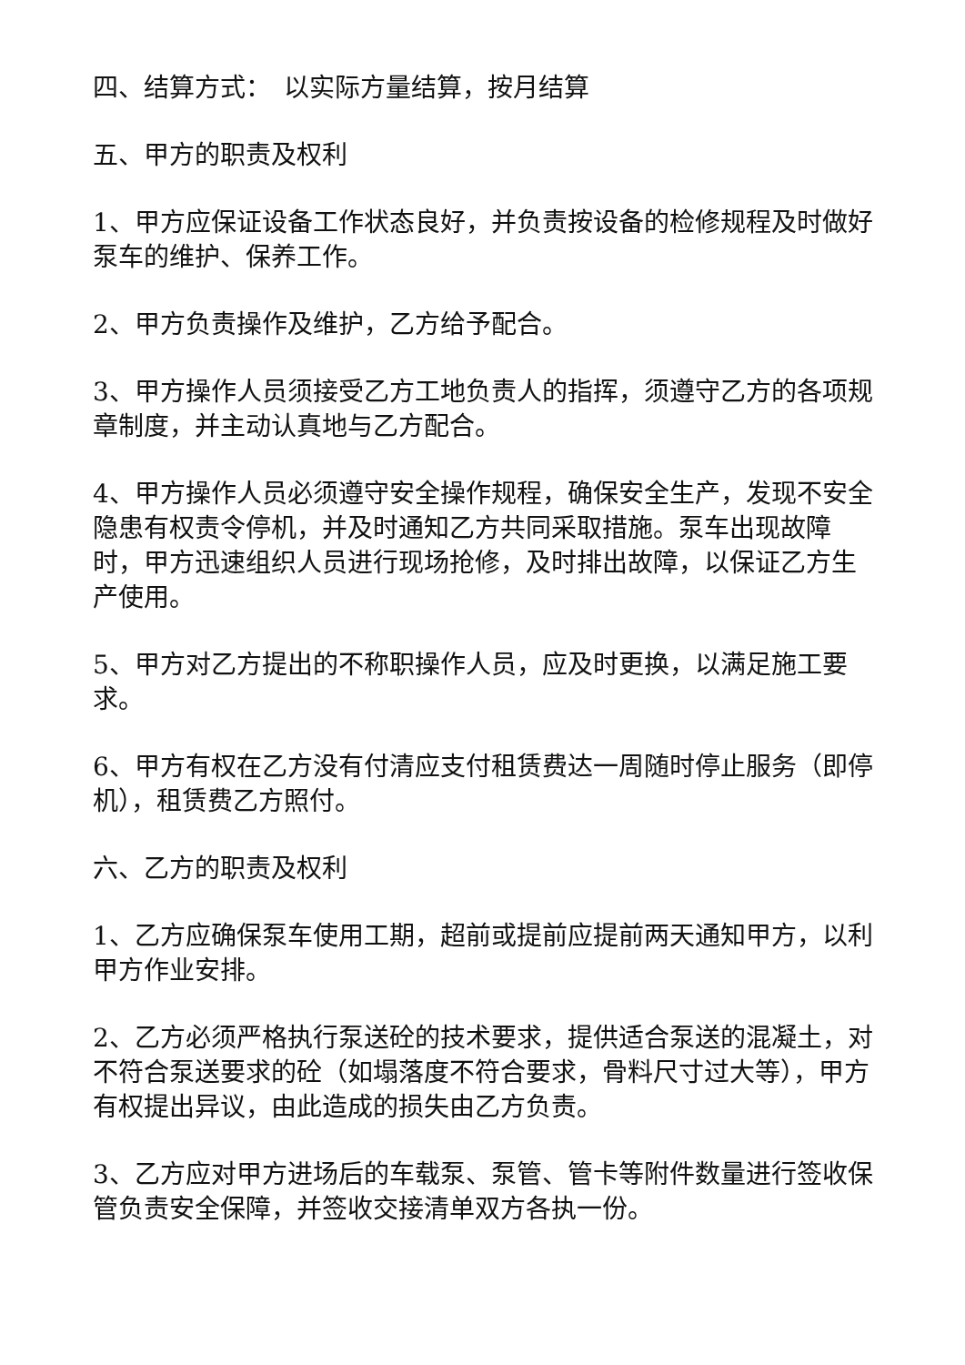四、结算方式：　以实际方量结算，按月结算
五、甲方的职责及权利
1、甲方应保证设备工作状态良好，并负责按设备的检修规程及时做好泵车的维护、保养工作。
2、甲方负责操作及维护，乙方给予配合。
3、甲方操作人员须接受乙方工地负责人的指挥，须遵守乙方的各项规章制度，并主动认真地与乙方配合。
4、甲方操作人员必须遵守安全操作规程，确保安全生产，发现不安全隐患有权责令停机，并及时通知乙方共同采取措施。泵车出现故障时，甲方迅速组织人员进行现场抢修，及时排出故障，以保证乙方生产使用。
5、甲方对乙方提出的不称职操作人员，应及时更换，以满足施工要求。
6、甲方有权在乙方没有付清应支付租赁费达一周随时停止服务（即停机），租赁费乙方照付。
六、乙方的职责及权利
1、乙方应确保泵车使用工期，超前或提前应提前两天通知甲方，以利甲方作业安排。
2、乙方必须严格执行泵送砼的技术要求，提供适合泵送的混凝土，对不符合泵送要求的砼（如塌落度不符合要求，骨料尺寸过大等），甲方有权提出异议，由此造成的损失由乙方负责。
3、乙方应对甲方进场后的车载泵、泵管、管卡等附件数量进行签收保管负责安全保障，并签收交接清单双方各执一份。